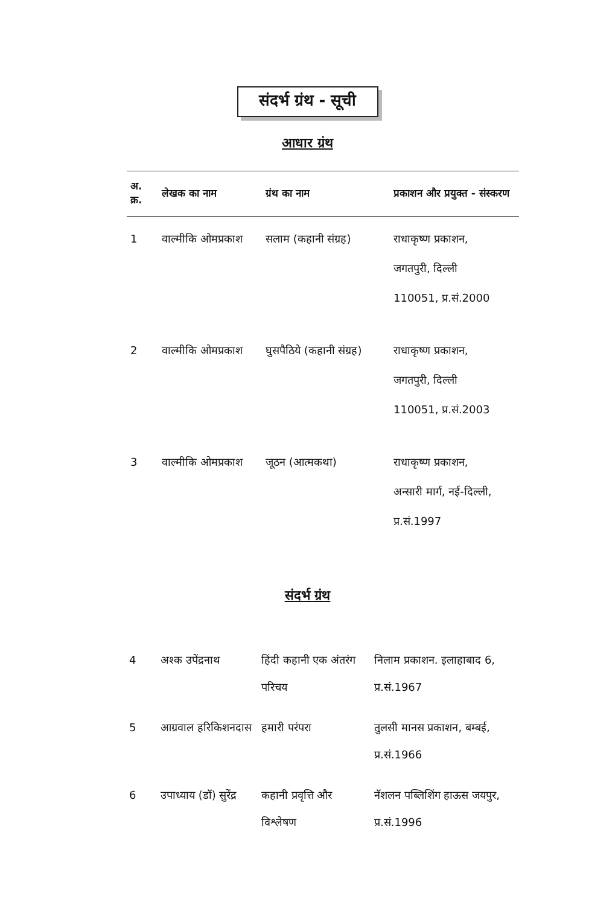संदर्भ ग्रंथ - सूची
आधार ग्रंथ
| अ. क्र. | लेखक का नाम | ग्रंथ का नाम | प्रकाशन और प्रयुक्त - संस्करण |
| --- | --- | --- | --- |
| 1 | वाल्मीकि ओमप्रकाश | सलाम (कहानी संग्रह) | राधाकृष्ण प्रकाशन, जगतपुरी, दिल्ली 110051, प्र.सं.2000 |
| 2 | वाल्मीकि ओमप्रकाश | घुसपैठिये (कहानी संग्रह) | राधाकृष्ण प्रकाशन, जगतपुरी, दिल्ली 110051, प्र.सं.2003 |
| 3 | वाल्मीकि ओमप्रकाश | जूठन (आत्मकथा) | राधाकृष्ण प्रकाशन, अन्सारी मार्ग, नई-दिल्ली, प्र.सं.1997 |
संदर्भ ग्रंथ
| 4 | अश्क उपेंद्रनाथ | हिंदी कहानी एक अंतरंग परिचय | निलाम प्रकाशन. इलाहाबाद 6, प्र.सं.1967 |
| 5 | आग्रवाल हरिकिशनदास | हमारी परंपरा | तुलसी मानस प्रकाशन, बम्बई, प्र.सं.1966 |
| 6 | उपाध्याय (डॉ) सुरेंद्र | कहानी प्रवृत्ति और विश्लेषण | नॅशलन पब्लिशिंग हाऊस जयपुर, प्र.सं.1996 |